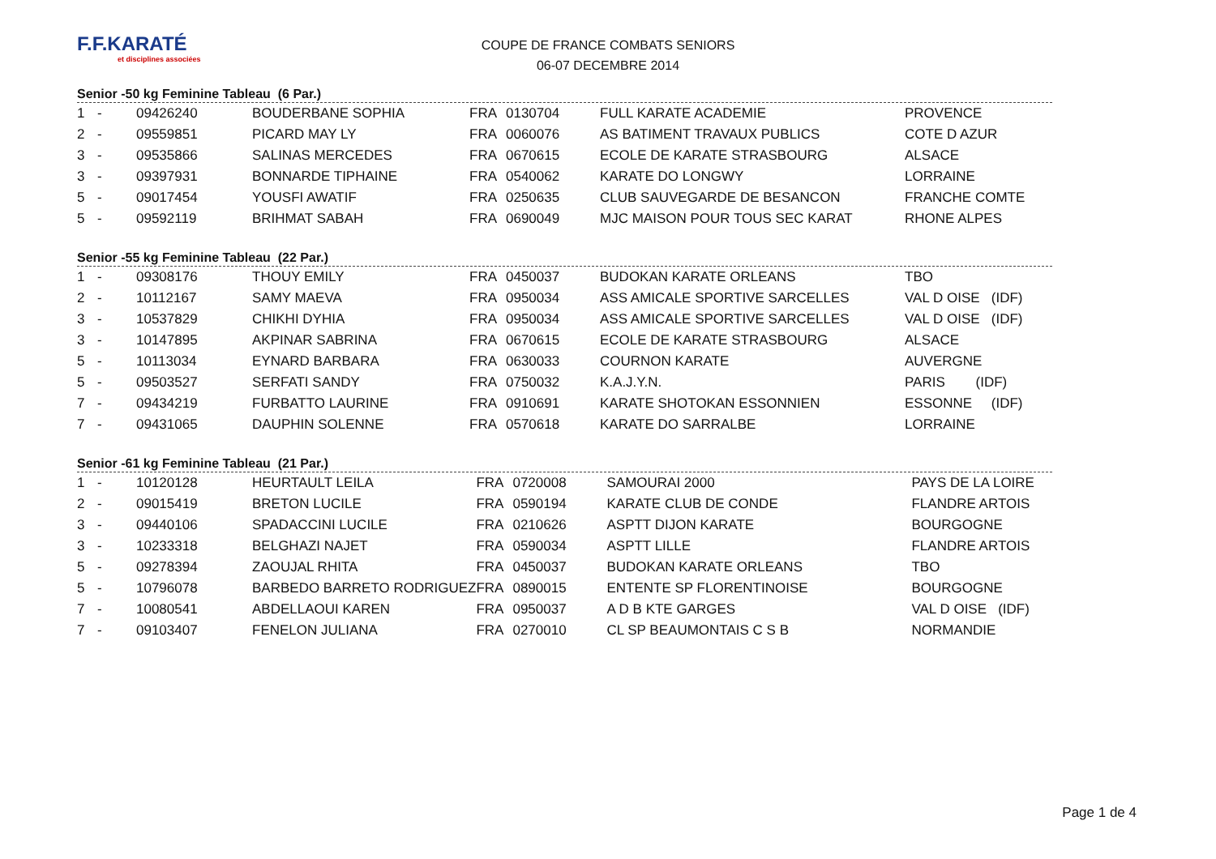F.F.KARATÉ
et disciplines associées
COUPE DE FRANCE COMBATS SENIORS
06-07 DECEMBRE 2014
Senior -50 kg Feminine Tableau (6 Par.)
| 1 | - | 09426240 | BOUDERBANE SOPHIA | FRA | 0130704 | FULL KARATE ACADEMIE | PROVENCE |
| 2 | - | 09559851 | PICARD MAY LY | FRA | 0060076 | AS BATIMENT TRAVAUX PUBLICS | COTE D AZUR |
| 3 | - | 09535866 | SALINAS MERCEDES | FRA | 0670615 | ECOLE DE KARATE STRASBOURG | ALSACE |
| 3 | - | 09397931 | BONNARDE TIPHAINE | FRA | 0540062 | KARATE DO LONGWY | LORRAINE |
| 5 | - | 09017454 | YOUSFI AWATIF | FRA | 0250635 | CLUB SAUVEGARDE DE BESANCON | FRANCHE COMTE |
| 5 | - | 09592119 | BRIHMAT SABAH | FRA | 0690049 | MJC MAISON POUR TOUS SEC KARAT | RHONE ALPES |
Senior -55 kg Feminine Tableau (22 Par.)
| 1 | - | 09308176 | THOUY EMILY | FRA | 0450037 | BUDOKAN KARATE ORLEANS | TBO |
| 2 | - | 10112167 | SAMY MAEVA | FRA | 0950034 | ASS AMICALE SPORTIVE SARCELLES | VAL D OISE (IDF) |
| 3 | - | 10537829 | CHIKHI DYHIA | FRA | 0950034 | ASS AMICALE SPORTIVE SARCELLES | VAL D OISE (IDF) |
| 3 | - | 10147895 | AKPINAR SABRINA | FRA | 0670615 | ECOLE DE KARATE STRASBOURG | ALSACE |
| 5 | - | 10113034 | EYNARD BARBARA | FRA | 0630033 | COURNON KARATE | AUVERGNE |
| 5 | - | 09503527 | SERFATI SANDY | FRA | 0750032 | K.A.J.Y.N. | PARIS (IDF) |
| 7 | - | 09434219 | FURBATTO LAURINE | FRA | 0910691 | KARATE SHOTOKAN ESSONNIEN | ESSONNE (IDF) |
| 7 | - | 09431065 | DAUPHIN SOLENNE | FRA | 0570618 | KARATE DO SARRALBE | LORRAINE |
Senior -61 kg Feminine Tableau (21 Par.)
| 1 | - | 10120128 | HEURTAULT LEILA | FRA | 0720008 | SAMOURAI 2000 | PAYS DE LA LOIRE |
| 2 | - | 09015419 | BRETON LUCILE | FRA | 0590194 | KARATE CLUB DE CONDE | FLANDRE ARTOIS |
| 3 | - | 09440106 | SPADACCINI LUCILE | FRA | 0210626 | ASPTT DIJON KARATE | BOURGOGNE |
| 3 | - | 10233318 | BELGHAZI NAJET | FRA | 0590034 | ASPTT LILLE | FLANDRE ARTOIS |
| 5 | - | 09278394 | ZAOUJAL RHITA | FRA | 0450037 | BUDOKAN KARATE ORLEANS | TBO |
| 5 | - | 10796078 | BARBEDO BARRETO RODRIGUEZ | FRA | 0890015 | ENTENTE SP FLORENTINOISE | BOURGOGNE |
| 7 | - | 10080541 | ABDELLAOUI KAREN | FRA | 0950037 | A D B KTE GARGES | VAL D OISE (IDF) |
| 7 | - | 09103407 | FENELON JULIANA | FRA | 0270010 | CL SP BEAUMONTAIS C S B | NORMANDIE |
Page 1 de 4